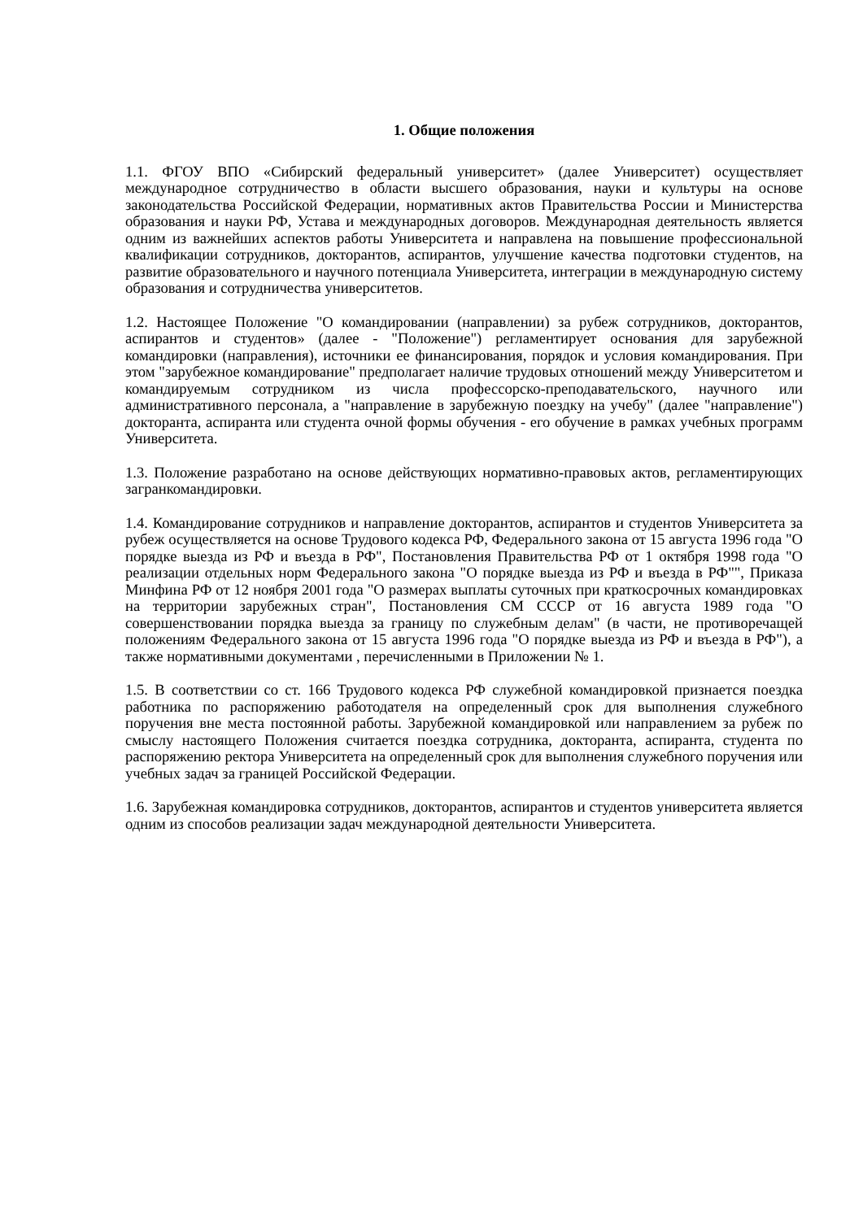1. Общие положения
1.1. ФГОУ ВПО «Сибирский федеральный университет» (далее Университет) осуществляет международное сотрудничество в области высшего образования, науки и культуры на основе законодательства Российской Федерации, нормативных актов Правительства России и Министерства образования и науки РФ, Устава и международных договоров. Международная деятельность является одним из важнейших аспектов работы Университета и направлена на повышение профессиональной квалификации сотрудников, докторантов, аспирантов, улучшение качества подготовки студентов, на развитие образовательного и научного потенциала Университета, интеграции в международную систему образования и сотрудничества университетов.
1.2. Настоящее Положение "О командировании (направлении) за рубеж сотрудников, докторантов, аспирантов и студентов» (далее - "Положение") регламентирует основания для зарубежной командировки (направления), источники ее финансирования, порядок и условия командирования. При этом "зарубежное командирование" предполагает наличие трудовых отношений между Университетом и командируемым сотрудником из числа профессорско-преподавательского, научного или административного персонала, а "направление в зарубежную поездку на учебу" (далее "направление") докторанта, аспиранта или студента очной формы обучения - его обучение в рамках учебных программ Университета.
1.3. Положение разработано на основе действующих нормативно-правовых актов, регламентирующих загранкомандировки.
1.4. Командирование сотрудников и направление докторантов, аспирантов и студентов Университета за рубеж осуществляется на основе Трудового кодекса РФ, Федерального закона от 15 августа 1996 года "О порядке выезда из РФ и въезда в РФ", Постановления Правительства РФ от 1 октября 1998 года "О реализации отдельных норм Федерального закона "О порядке выезда из РФ и въезда в РФ"", Приказа Минфина РФ от 12 ноября 2001 года "О размерах выплаты суточных при краткосрочных командировках на территории зарубежных стран", Постановления СМ СССР от 16 августа 1989 года "О совершенствовании порядка выезда за границу по служебным делам" (в части, не противоречащей положениям Федерального закона от 15 августа 1996 года "О порядке выезда из РФ и въезда в РФ"), а также нормативными документами , перечисленными в Приложении № 1.
1.5. В соответствии со ст. 166 Трудового кодекса РФ служебной командировкой признается поездка работника по распоряжению работодателя на определенный срок для выполнения служебного поручения вне места постоянной работы. Зарубежной командировкой или направлением за рубеж по смыслу настоящего Положения считается поездка сотрудника, докторанта, аспиранта, студента по распоряжению ректора Университета на определенный срок для выполнения служебного поручения или учебных задач за границей Российской Федерации.
1.6. Зарубежная командировка сотрудников, докторантов, аспирантов и студентов университета является одним из способов реализации задач международной деятельности Университета.